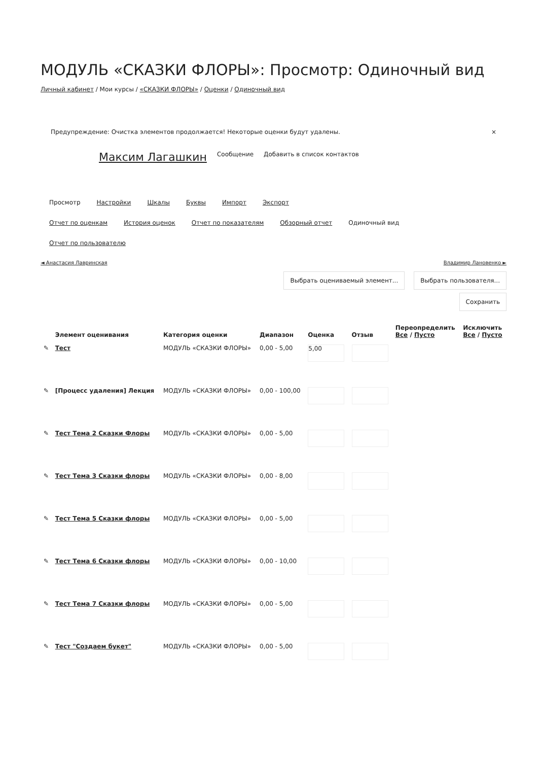МОДУЛЬ «СКАЗКИ ФЛОРЫ»: Просмотр: Одиночный вид
Личный кабинет / Мои курсы / «СКАЗКИ ФЛОРЫ» / Оценки / Одиночный вид
Предупреждение: Очистка элементов продолжается! Некоторые оценки будут удалены. ×
Максим Лагашкин Сообщение Добавить в список контактов
Просмотр Настройки Шкалы Буквы Импорт Экспорт
Отчет по оценкам История оценок Отчет по показателям Обзорный отчет Одиночный вид
Отчет по пользователю
◄ Анастасия Лавринская Владимир Лановенко ►
Выбрать оцениваемый элемент... Выбрать пользователя...
Сохранить
| | Элемент оценивания | Категория оценки | Диапазон | Оценка | Отзыв | Переопределить Все / Пусто | Исключить Все / Пусто |
| --- | --- | --- | --- | --- | --- | --- | --- |
| ✎ | Тест | МОДУЛЬ «СКАЗКИ ФЛОРЫ» | 0,00 - 5,00 | 5,00 | | | |
| ✎ | [Процесс удаления] Лекция | МОДУЛЬ «СКАЗКИ ФЛОРЫ» | 0,00 - 100,00 | | | | |
| ✎ | Тест Тема 2 Сказки Флоры | МОДУЛЬ «СКАЗКИ ФЛОРЫ» | 0,00 - 5,00 | | | | |
| ✎ | Тест Тема 3 Сказки флоры | МОДУЛЬ «СКАЗКИ ФЛОРЫ» | 0,00 - 8,00 | | | | |
| ✎ | Тест Тема 5 Сказки флоры | МОДУЛЬ «СКАЗКИ ФЛОРЫ» | 0,00 - 5,00 | | | | |
| ✎ | Тест Тема 6 Сказки флоры | МОДУЛЬ «СКАЗКИ ФЛОРЫ» | 0,00 - 10,00 | | | | |
| ✎ | Тест Тема 7 Сказки флоры | МОДУЛЬ «СКАЗКИ ФЛОРЫ» | 0,00 - 5,00 | | | | |
| ✎ | Тест "Создаем букет" | МОДУЛЬ «СКАЗКИ ФЛОРЫ» | 0,00 - 5,00 | | | | |